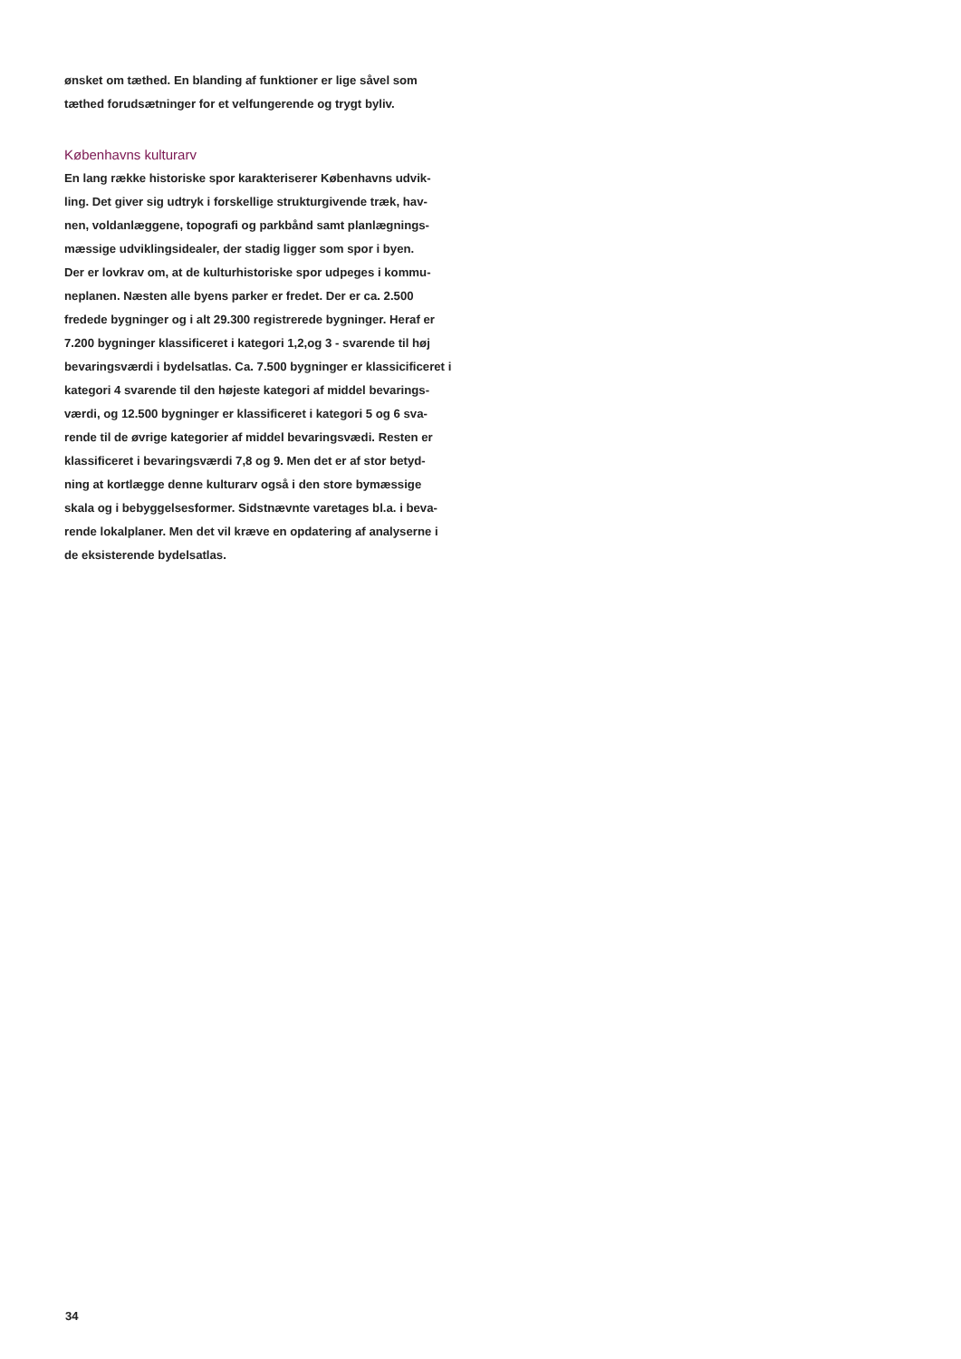ønsket om tæthed. En blanding af funktioner er lige såvel som
tæthed forudsætninger for et velfungerende og trygt byliv.
Københavns kulturarv
En lang række historiske spor karakteriserer Københavns udvik-
ling. Det giver sig udtryk i forskellige strukturgivende træk, hav-
nen, voldanlæggene, topografi og parkbånd samt planlægnings-
mæssige udviklingsidealer, der stadig ligger som spor i byen.
Der er lovkrav om, at de kulturhistoriske spor udpeges i kommu-
neplanen. Næsten alle byens parker er fredet. Der er ca. 2.500
fredede bygninger og i alt 29.300 registrerede bygninger. Heraf er
7.200 bygninger klassificeret i kategori 1,2,og 3 - svarende til høj
bevaringsværdi i bydelsatlas. Ca. 7.500 bygninger er klassicificeret i
kategori 4 svarende til den højeste kategori af middel bevarings-
værdi, og 12.500 bygninger er klassificeret i kategori 5 og 6 sva-
rende til de øvrige kategorier af middel bevaringsvædi. Resten er
klassificeret i bevaringsværdi 7,8 og 9. Men det er af stor betyd-
ning at kortlægge denne kulturarv også i den store bymæssige
skala og i bebyggelsesformer. Sidstnævnte varetages bl.a. i beva-
rende lokalplaner. Men det vil kræve en opdatering af analyserne i
de eksisterende bydelsatlas.
34